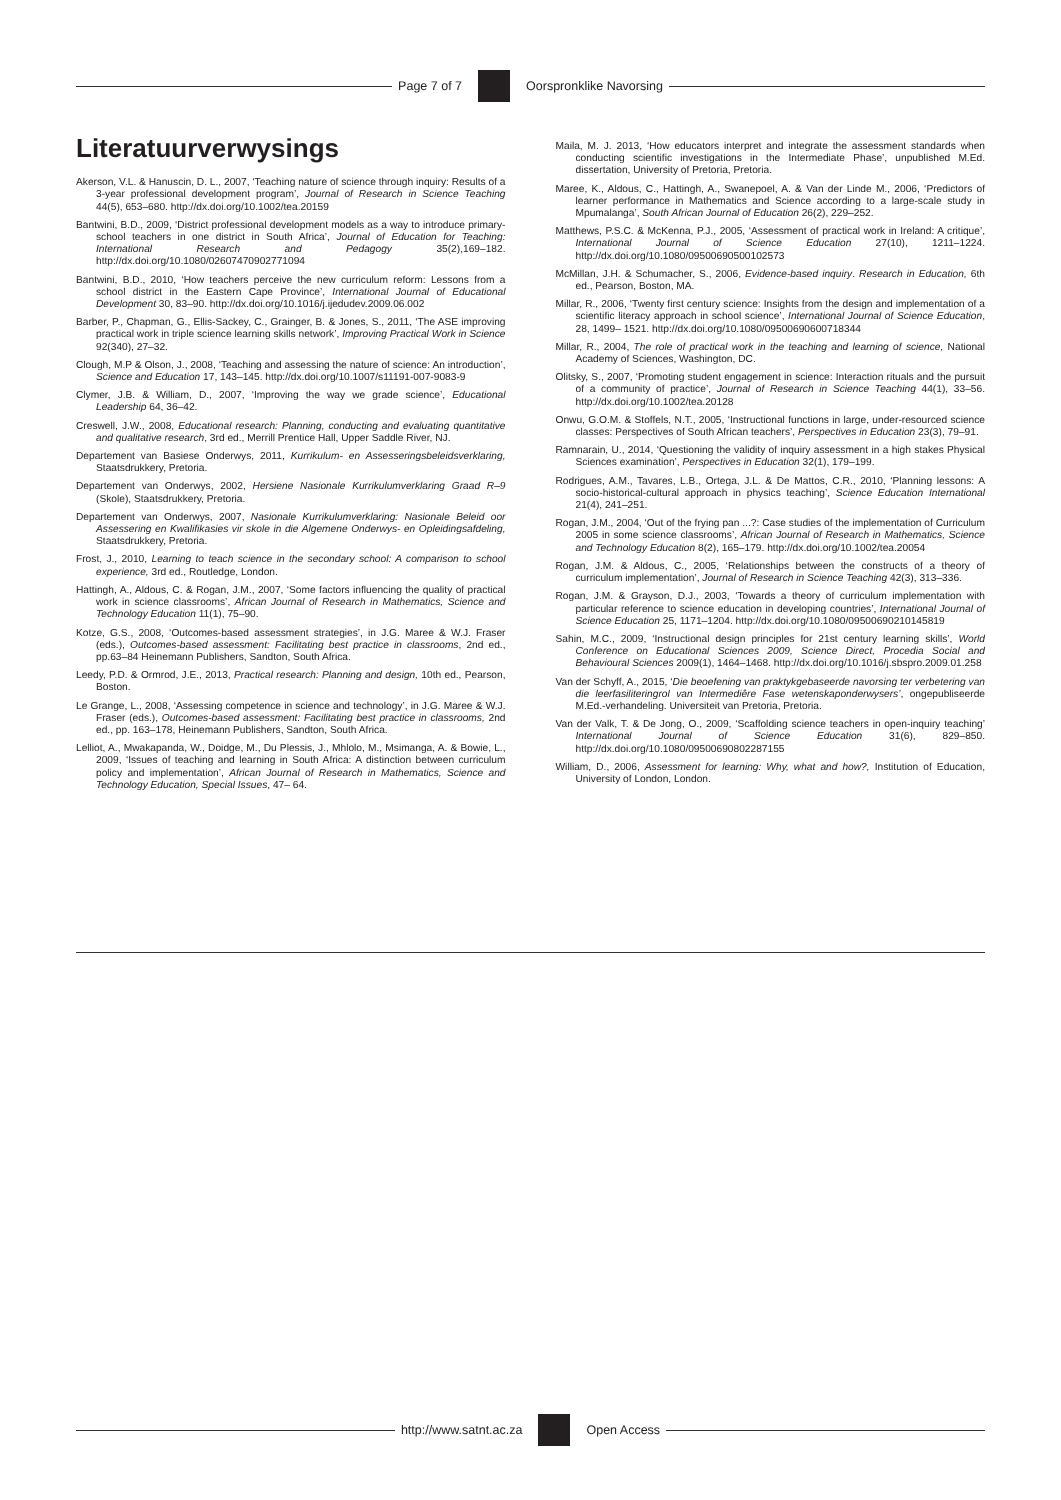Page 7 of 7 Oorspronklike Navorsing
Literatuurverwysings
Akerson, V.L. & Hanuscin, D. L., 2007, ‘Teaching nature of science through inquiry: Results of a 3-year professional development program’, Journal of Research in Science Teaching 44(5), 653–680. http://dx.doi.org/10.1002/tea.20159
Bantwini, B.D., 2009, ‘District professional development models as a way to introduce primary-school teachers in one district in South Africa’, Journal of Education for Teaching: International Research and Pedagogy 35(2),169–182. http://dx.doi.org/10.1080/02607470902771094
Bantwini, B.D., 2010, ‘How teachers perceive the new curriculum reform: Lessons from a school district in the Eastern Cape Province’, International Journal of Educational Development 30, 83–90. http://dx.doi.org/10.1016/j.ijedudev.2009.06.002
Barber, P., Chapman, G., Ellis-Sackey, C., Grainger, B. & Jones, S., 2011, ‘The ASE improving practical work in triple science learning skills network’, Improving Practical Work in Science 92(340), 27–32.
Clough, M.P & Olson, J., 2008, ‘Teaching and assessing the nature of science: An introduction’, Science and Education 17, 143–145. http://dx.doi.org/10.1007/s11191-007-9083-9
Clymer, J.B. & William, D., 2007, ‘Improving the way we grade science’, Educational Leadership 64, 36–42.
Creswell, J.W., 2008, Educational research: Planning, conducting and evaluating quantitative and qualitative research, 3rd ed., Merrill Prentice Hall, Upper Saddle River, NJ.
Departement van Basiese Onderwys, 2011, Kurrikulum- en Assesseringsbeleidsverklaring, Staatsdrukkery, Pretoria.
Departement van Onderwys, 2002, Hersiene Nasionale Kurrikulumverklaring Graad R–9 (Skole), Staatsdrukkery, Pretoria.
Departement van Onderwys, 2007, Nasionale Kurrikulumverklaring: Nasionale Beleid oor Assessering en Kwalifikasies vir skole in die Algemene Onderwys- en Opleidingsafdeling, Staatsdrukkery, Pretoria.
Frost, J., 2010, Learning to teach science in the secondary school: A comparison to school experience, 3rd ed., Routledge, London.
Hattingh, A., Aldous, C. & Rogan, J.M., 2007, ‘Some factors influencing the quality of practical work in science classrooms’, African Journal of Research in Mathematics, Science and Technology Education 11(1), 75–90.
Kotze, G.S., 2008, ‘Outcomes-based assessment strategies’, in J.G. Maree & W.J. Fraser (eds.), Outcomes-based assessment: Facilitating best practice in classrooms, 2nd ed., pp.63–84 Heinemann Publishers, Sandton, South Africa.
Leedy, P.D. & Ormrod, J.E., 2013, Practical research: Planning and design, 10th ed., Pearson, Boston.
Le Grange, L., 2008, ‘Assessing competence in science and technology’, in J.G. Maree & W.J. Fraser (eds.), Outcomes-based assessment: Facilitating best practice in classrooms, 2nd ed., pp. 163–178, Heinemann Publishers, Sandton, South Africa.
Lelliot, A., Mwakapanda, W., Doidge, M., Du Plessis, J., Mhlolo, M., Msimanga, A. & Bowie, L., 2009, ‘Issues of teaching and learning in South Africa: A distinction between curriculum policy and implementation’, African Journal of Research in Mathematics, Science and Technology Education, Special Issues, 47– 64.
Maila, M. J. 2013, ‘How educators interpret and integrate the assessment standards when conducting scientific investigations in the Intermediate Phase’, unpublished M.Ed. dissertation, University of Pretoria, Pretoria.
Maree, K., Aldous, C., Hattingh, A., Swanepoel, A. & Van der Linde M., 2006, ‘Predictors of learner performance in Mathematics and Science according to a large-scale study in Mpumalanga’, South African Journal of Education 26(2), 229–252.
Matthews, P.S.C. & McKenna, P.J., 2005, ‘Assessment of practical work in Ireland: A critique’, International Journal of Science Education 27(10), 1211–1224. http://dx.doi.org/10.1080/09500690500102573
McMillan, J.H. & Schumacher, S., 2006, Evidence-based inquiry. Research in Education, 6th ed., Pearson, Boston, MA.
Millar, R., 2006, ‘Twenty first century science: Insights from the design and implementation of a scientific literacy approach in school science’, International Journal of Science Education, 28, 1499– 1521. http://dx.doi.org/10.1080/09500690600718344
Millar, R., 2004, The role of practical work in the teaching and learning of science, National Academy of Sciences, Washington, DC.
Olitsky, S., 2007, ‘Promoting student engagement in science: Interaction rituals and the pursuit of a community of practice’, Journal of Research in Science Teaching 44(1), 33–56. http://dx.doi.org/10.1002/tea.20128
Onwu, G.O.M. & Stoffels, N.T., 2005, ‘Instructional functions in large, under-resourced science classes: Perspectives of South African teachers’, Perspectives in Education 23(3), 79–91.
Ramnarain, U., 2014, ‘Questioning the validity of inquiry assessment in a high stakes Physical Sciences examination’, Perspectives in Education 32(1), 179–199.
Rodrigues, A.M., Tavares, L.B., Ortega, J.L. & De Mattos, C.R., 2010, ‘Planning lessons: A socio-historical-cultural approach in physics teaching’, Science Education International 21(4), 241–251.
Rogan, J.M., 2004, ‘Out of the frying pan ...?: Case studies of the implementation of Curriculum 2005 in some science classrooms’, African Journal of Research in Mathematics, Science and Technology Education 8(2), 165–179. http://dx.doi.org/10.1002/tea.20054
Rogan, J.M. & Aldous, C., 2005, ‘Relationships between the constructs of a theory of curriculum implementation’, Journal of Research in Science Teaching 42(3), 313–336.
Rogan, J.M. & Grayson, D.J., 2003, ‘Towards a theory of curriculum implementation with particular reference to science education in developing countries’, International Journal of Science Education 25, 1171–1204. http://dx.doi.org/10.1080/09500690210145819
Sahin, M.C., 2009, ‘Instructional design principles for 21st century learning skills’, World Conference on Educational Sciences 2009, Science Direct, Procedia Social and Behavioural Sciences 2009(1), 1464–1468. http://dx.doi.org/10.1016/j.sbspro.2009.01.258
Van der Schyff, A., 2015, ‘Die beoefening van praktykgebaseerde navorsing ter verbetering van die leerfasiliteringrol van Intermediêre Fase wetenskaponderwysers’, ongepubliseerde M.Ed.-verhandeling. Universiteit van Pretoria, Pretoria.
Van der Valk, T. & De Jong, O., 2009, ‘Scaffolding science teachers in open-inquiry teaching’ International Journal of Science Education 31(6), 829–850. http://dx.doi.org/10.1080/09500690802287155
William, D., 2006, Assessment for learning: Why, what and how?, Institution of Education, University of London, London.
http://www.satnt.ac.za Open Access